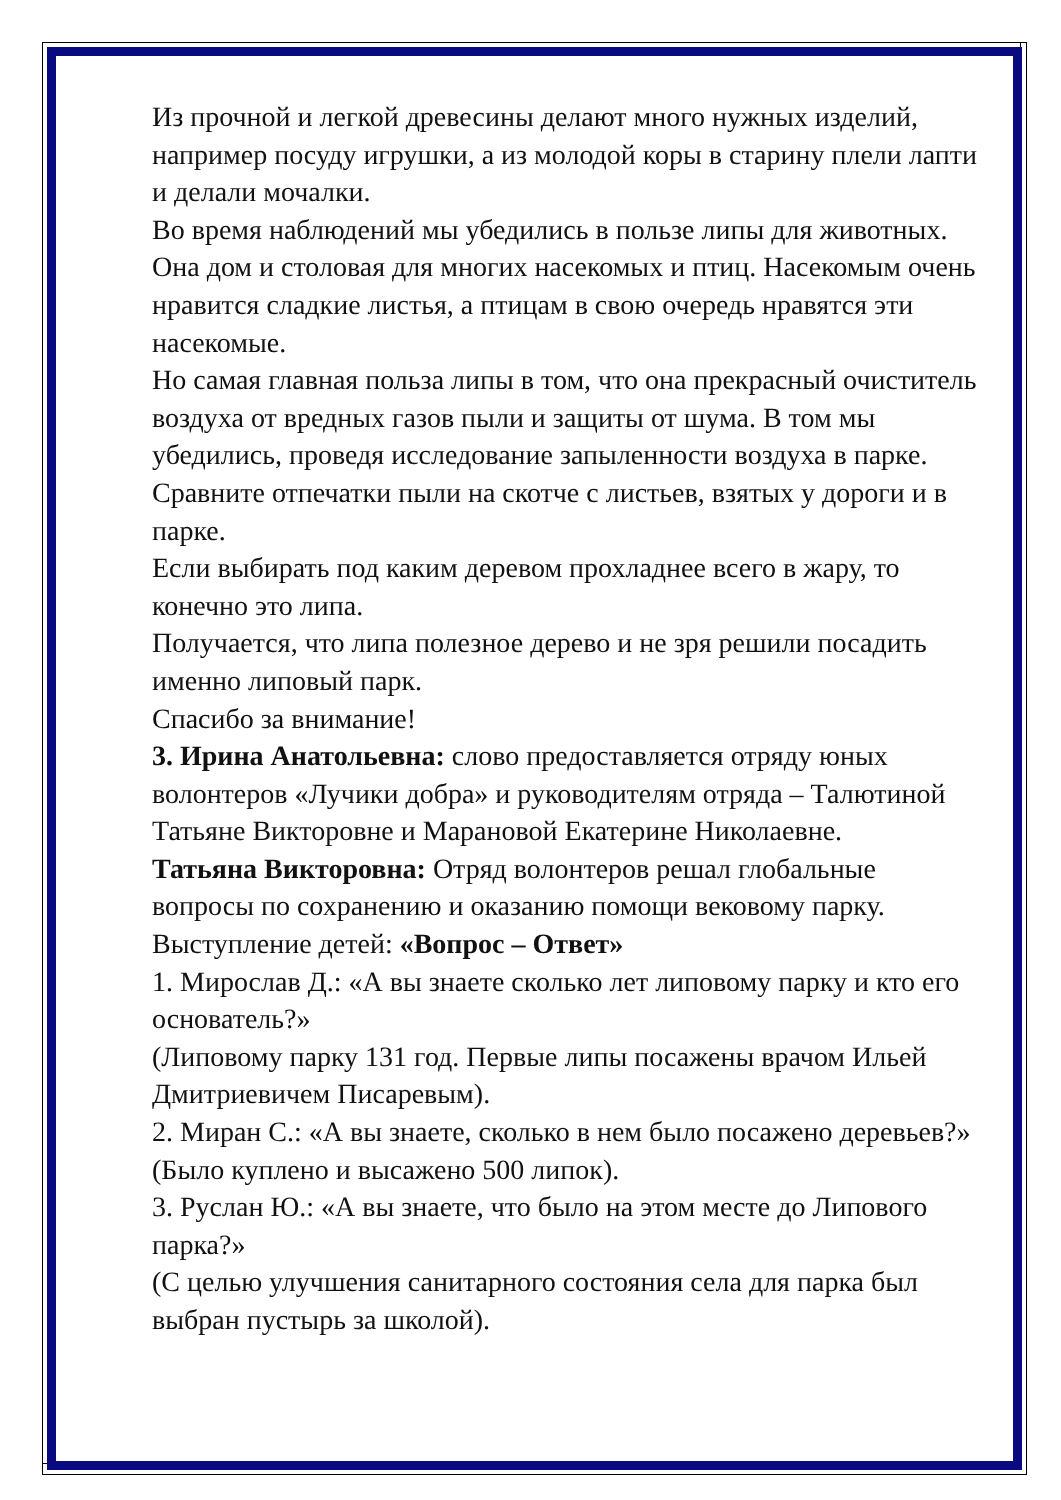Из прочной и легкой древесины делают много нужных изделий, например посуду игрушки, а из молодой коры в старину плели лапти и делали мочалки.
Во время наблюдений мы убедились в пользе липы для животных. Она дом и столовая для многих насекомых и птиц. Насекомым очень нравится сладкие листья, а птицам в свою очередь нравятся эти насекомые.
Но самая главная польза липы в том, что она прекрасный очиститель воздуха от вредных газов пыли и защиты от шума. В том мы убедились, проведя исследование запыленности воздуха в парке. Сравните отпечатки пыли на скотче с листьев, взятых у дороги и в парке.
Если выбирать под каким деревом прохладнее всего в жару, то конечно это липа.
Получается, что липа полезное дерево и не зря решили посадить именно липовый парк.
Спасибо за внимание!
3. Ирина Анатольевна: слово предоставляется отряду юных волонтеров «Лучики добра» и руководителям отряда – Талютиной Татьяне Викторовне и Марановой Екатерине Николаевне.
Татьяна Викторовна: Отряд волонтеров решал глобальные вопросы по сохранению и оказанию помощи вековому парку.
Выступление детей: «Вопрос – Ответ»
1. Мирослав Д.: «А вы знаете сколько лет липовому парку и кто его основатель?»
(Липовому парку 131 год. Первые липы посажены врачом Ильей Дмитриевичем Писаревым).
2. Миран С.: «А вы знаете, сколько в нем было посажено деревьев?»
(Было куплено и высажено 500 липок).
3. Руслан Ю.: «А вы знаете, что было на этом месте до Липового парка?»
(С целью улучшения санитарного состояния села для парка был выбран пустырь за школой).